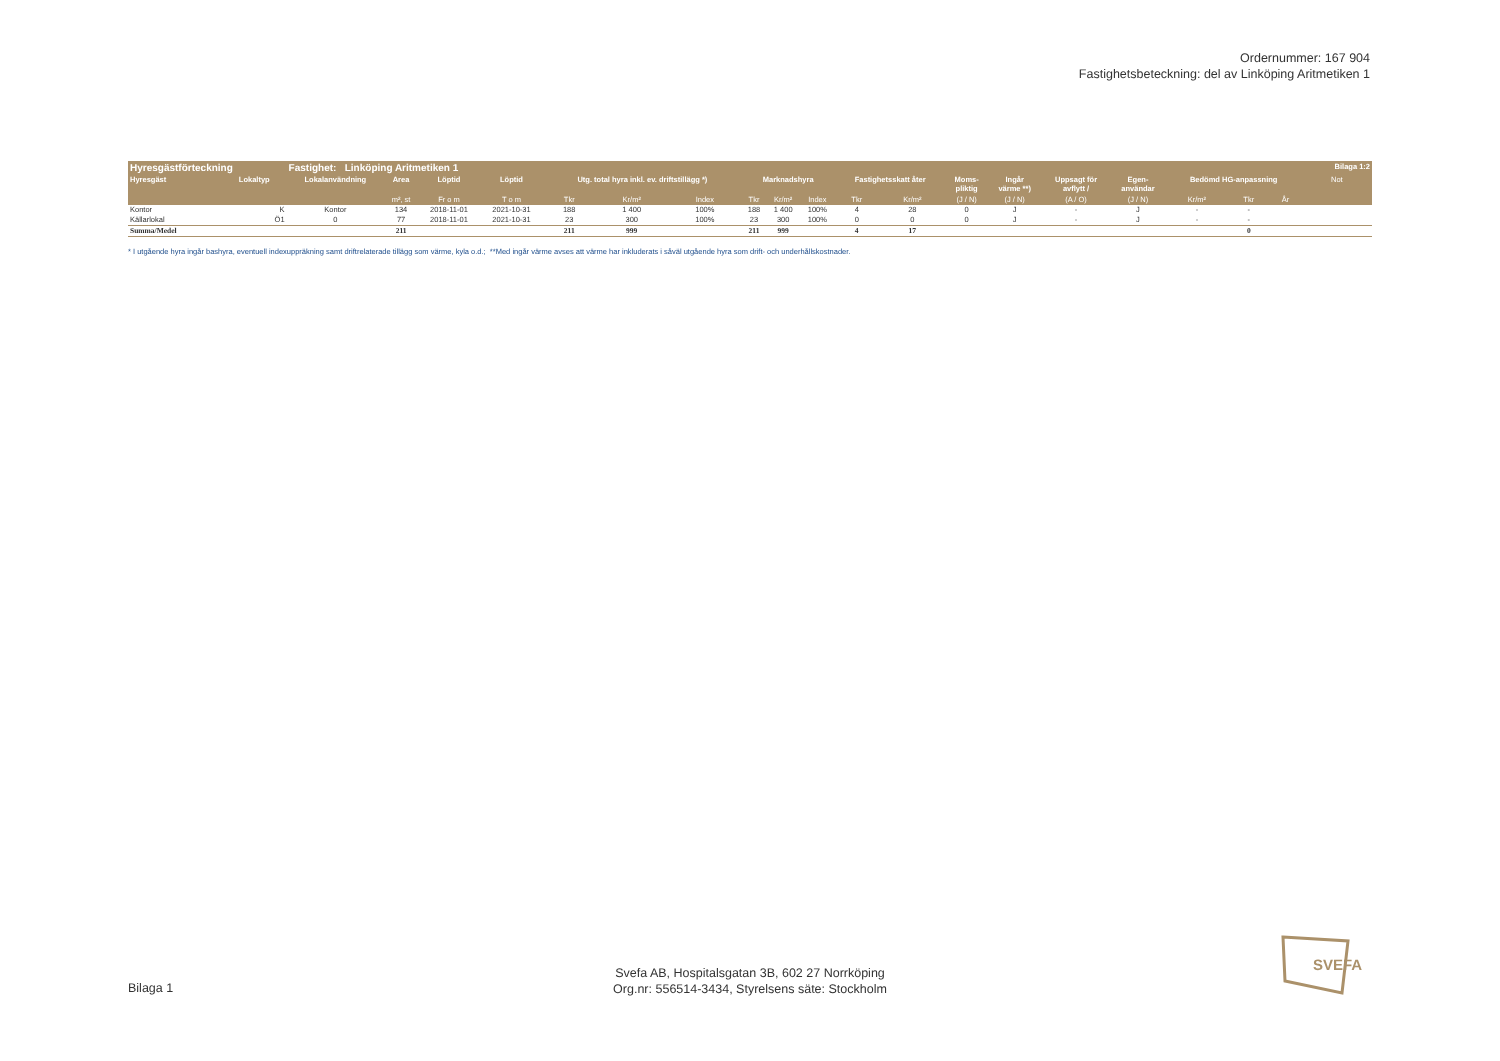Ordernummer: 167 904
Fastighetsbeteckning: del av Linköping Aritmetiken 1
| Hyresgästförteckning | | Fastighet: Linköping Aritmetiken 1 | | | | | | | | | | | | | | | | | | | | Bilaga 1:2 |
| --- | --- | --- | --- | --- | --- | --- | --- | --- | --- | --- | --- | --- | --- | --- | --- | --- | --- | --- | --- | --- | --- | --- |
| Hyresgäst | Lokaltyp | Lokalanvändning | Area | Löptid | Löptid | Utg. total hyra inkl. ev. driftstillägg *) | | | Marknadshyra | | | Fastighetsskatt åter | | Moms- pliktig | Ingår värme **) | Uppsagt för avflytt / | Egen- användar | Bedömd HG-anpassning | | | Not | |
| | | | m², st | Fr o m | T o m | Tkr | Kr/m² | Index | Tkr | Kr/m² | Index | Tkr | Kr/m² | (J / N) | (J / N) | (A / O) | (J / N) | Kr/m² | Tkr | År | | |
| Kontor | K | Kontor | 134 | 2018-11-01 | 2021-10-31 | 188 | 1 400 | 100% | 188 | 1 400 | 100% | 4 | 28 | 0 | J | - | J | - | - | | | |
| Källarlokal | Ö1 | 0 | 77 | 2018-11-01 | 2021-10-31 | 23 | 300 | 100% | 23 | 300 | 100% | 0 | 0 | 0 | J | - | J | - | - | | | |
| Summa/Medel | | | 211 | | | 211 | 999 | | 211 | 999 | | 4 | 17 | | | | | | 0 | | | |
* I utgående hyra ingår bashyra, eventuell indexuppräkning samt driftrelaterade tillägg som värme, kyla o.d.; **Med ingår värme avses att värme har inkluderats i såväl utgående hyra som drift- och underhållskostnader.
Bilaga 1
Svefa AB, Hospitalsgatan 3B, 602 27 Norrköping
Org.nr: 556514-3434, Styrelsens säte: Stockholm
SVEFA